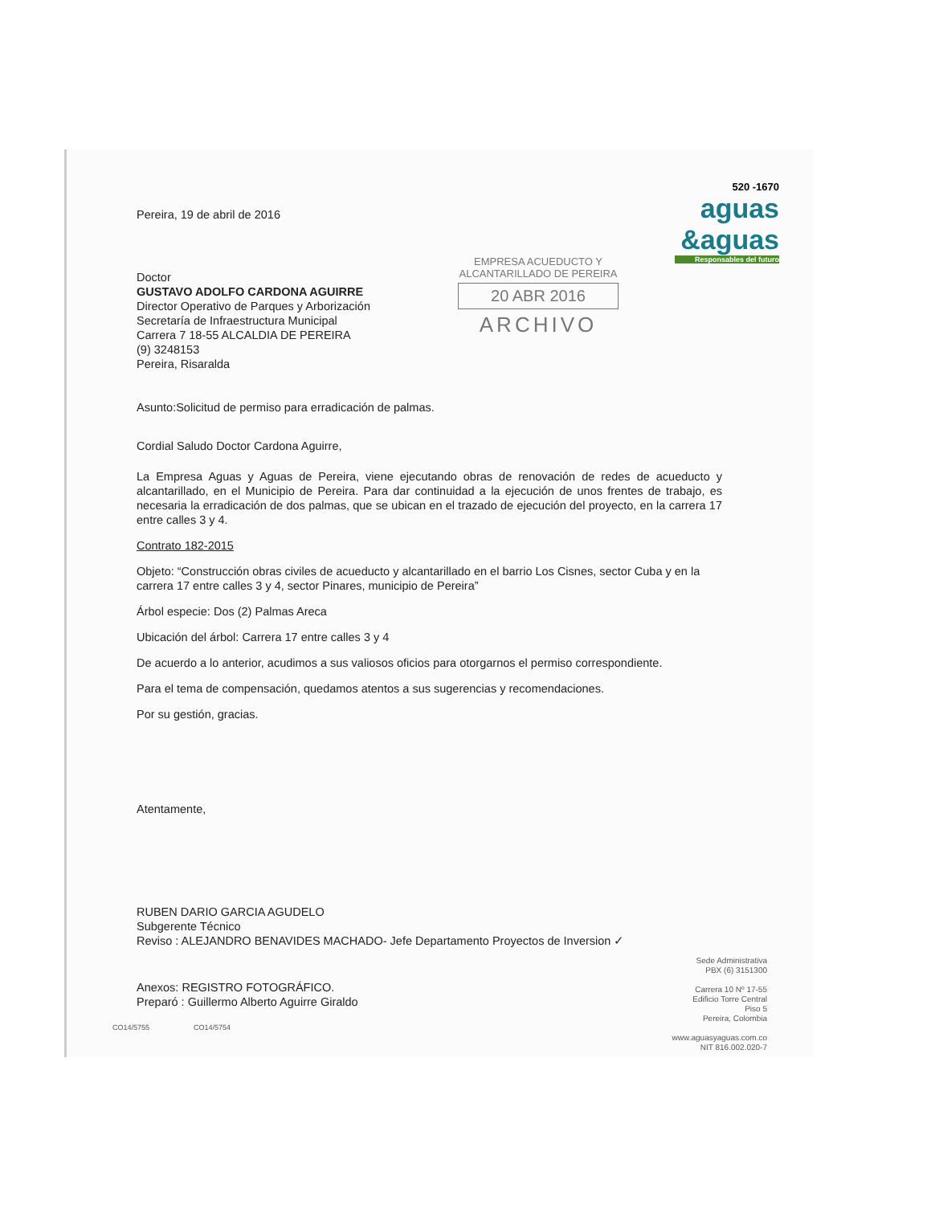520 -1670
aguas
&aguas
Responsables del futuro
EMPRESA ACUEDUCTO Y ALCANTARILLADO DE PEREIRA
20 ABR 2016
ARCHIVO
Pereira, 19 de abril de 2016
Doctor
GUSTAVO ADOLFO CARDONA AGUIRRE
Director Operativo de Parques y Arborización
Secretaría de Infraestructura Municipal
Carrera 7 18-55 ALCALDIA DE PEREIRA
(9) 3248153
Pereira, Risaralda
Asunto:Solicitud de permiso para erradicación de palmas.
Cordial Saludo Doctor Cardona Aguirre,
La Empresa Aguas y Aguas de Pereira, viene ejecutando obras de renovación de redes de acueducto y alcantarillado, en el Municipio de Pereira. Para dar continuidad a la ejecución de unos frentes de trabajo, es necesaria la erradicación de dos palmas, que se ubican en el trazado de ejecución del proyecto, en la carrera 17 entre calles 3 y 4.
Contrato 182-2015
Objeto: “Construcción obras civiles de acueducto y alcantarillado en el barrio Los Cisnes, sector Cuba y en la carrera 17 entre calles 3 y 4, sector Pinares, municipio de Pereira”
Árbol especie: Dos (2) Palmas Areca
Ubicación del árbol: Carrera 17 entre calles 3 y 4
De acuerdo a lo anterior, acudimos a sus valiosos oficios para otorgarnos el permiso correspondiente.
Para el tema de compensación, quedamos atentos a sus sugerencias y recomendaciones.
Por su gestión, gracias.
Atentamente,
RUBEN DARIO GARCIA AGUDELO
Subgerente Técnico
Reviso : ALEJANDRO BENAVIDES MACHADO- Jefe Departamento Proyectos de Inversion ✓
Anexos: REGISTRO FOTOGRÁFICO.
Preparó : Guillermo Alberto Aguirre Giraldo
CO14/5755 CO14/5754
Sede Administrativa
PBX (6) 3151300
Carrera 10 Nº 17-55
Edificio Torre Central
Piso 5
Pereira, Colombia
www.aguasyaguas.com.co
NIT 816.002.020-7